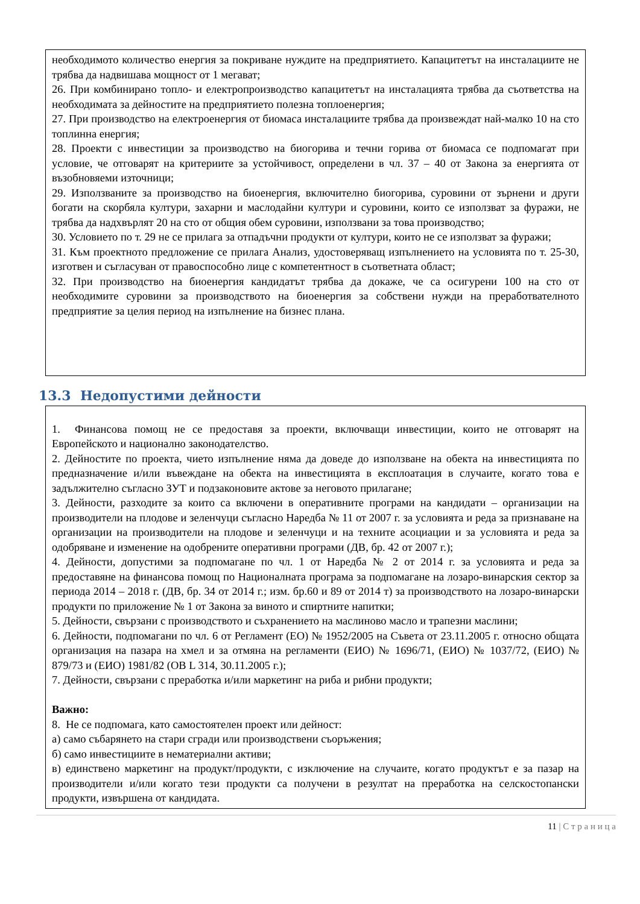необходимото количество енергия за покриване нуждите на предприятието. Капацитетът на инсталациите не трябва да надвишава мощност от 1 мегават;
26. При комбинирано топло- и електропроизводство капацитетът на инсталацията трябва да съответства на необходимата за дейностите на предприятието полезна топлоенергия;
27. При производство на електроенергия от биомаса инсталациите трябва да произвеждат най-малко 10 на сто топлинна енергия;
28. Проекти с инвестиции за производство на биогорива и течни горива от биомаса се подпомагат при условие, че отговарят на критериите за устойчивост, определени в чл. 37 – 40 от Закона за енергията от възобновяеми източници;
29. Използваните за производство на биоенергия, включително биогорива, суровини от зърнени и други богати на скорбяла култури, захарни и маслодайни култури и суровини, които се използват за фуражи, не трябва да надхвърлят 20 на сто от общия обем суровини, използвани за това производство;
30. Условието по т. 29 не се прилага за отпадъчни продукти от култури, които не се използват за фуражи;
31. Към проектното предложение се прилага Анализ, удостоверяващ изпълнението на условията по т. 25-30, изготвен и съгласуван от правоспособно лице с компетентност в съответната област;
32. При производство на биоенергия кандидатът трябва да докаже, че са осигурени 100 на сто от необходимите суровини за производството на биоенергия за собствени нужди на преработвателното предприятие за целия период на изпълнение на бизнес плана.
13.3 Недопустими дейности
1. Финансова помощ не се предоставя за проекти, включващи инвестиции, които не отговарят на Европейското и национално законодателство.
2. Дейностите по проекта, чието изпълнение няма да доведе до използване на обекта на инвестицията по предназначение и/или въвеждане на обекта на инвестицията в експлоатация в случаите, когато това е задължително съгласно ЗУТ и подзаконовите актове за неговото прилагане;
3. Дейности, разходите за които са включени в оперативните програми на кандидати – организации на производители на плодове и зеленчуци съгласно Наредба № 11 от 2007 г. за условията и реда за признаване на организации на производители на плодове и зеленчуци и на техните асоциации и за условията и реда за одобряване и изменение на одобрените оперативни програми (ДВ, бр. 42 от 2007 г.);
4. Дейности, допустими за подпомагане по чл. 1 от Наредба № 2 от 2014 г. за условията и реда за предоставяне на финансова помощ по Националната програма за подпомагане на лозаро-винарския сектор за периода 2014 – 2018 г. (ДВ, бр. 34 от 2014 г.; изм. бр.60 и 89 от 2014 т) за производството на лозаро-винарски продукти по приложение № 1 от Закона за виното и спиртните напитки;
5. Дейности, свързани с производството и съхранението на маслиново масло и трапезни маслини;
6. Дейности, подпомагани по чл. 6 от Регламент (ЕО) № 1952/2005 на Съвета от 23.11.2005 г. относно общата организация на пазара на хмел и за отмяна на регламенти (ЕИО) № 1696/71, (ЕИО) № 1037/72, (ЕИО) № 879/73 и (ЕИО) 1981/82 (ОВ L 314, 30.11.2005 г.);
7. Дейности, свързани с преработка и/или маркетинг на риба и рибни продукти;
Важно:
8. Не се подпомага, като самостоятелен проект или дейност:
а) само събарянето на стари сгради или производствени съоръжения;
б) само инвестициите в нематериални активи;
в) единствено маркетинг на продукт/продукти, с изключение на случаите, когато продуктът е за пазар на производители и/или когато тези продукти са получени в резултат на преработка на селскостопански продукти, извършена от кандидата.
11 | С т р а н и ц а